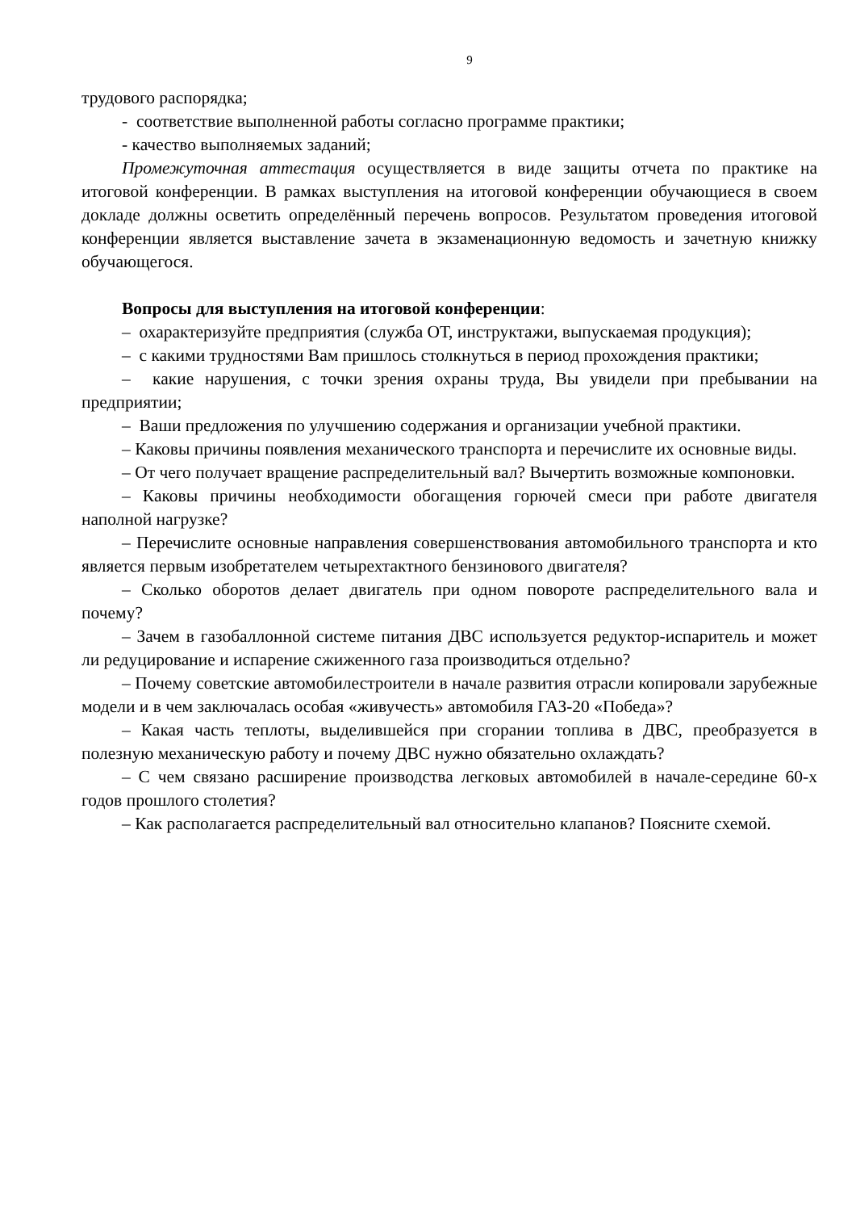9
трудового распорядка;
- соответствие выполненной работы согласно программе практики;
- качество выполняемых заданий;
Промежуточная аттестация осуществляется в виде защиты отчета по практике на итоговой конференции. В рамках выступления на итоговой конференции обучающиеся в своем докладе должны осветить определённый перечень вопросов. Результатом проведения итоговой конференции является выставление зачета в экзаменационную ведомость и зачетную книжку обучающегося.
Вопросы для выступления на итоговой конференции:
– охарактеризуйте предприятия (служба ОТ, инструктажи, выпускаемая продукция);
– с какими трудностями Вам пришлось столкнуться в период прохождения практики;
– какие нарушения, с точки зрения охраны труда, Вы увидели при пребывании на предприятии;
– Ваши предложения по улучшению содержания и организации учебной практики.
– Каковы причины появления механического транспорта и перечислите их основные виды.
– От чего получает вращение распределительный вал? Вычертить возможные компоновки.
– Каковы причины необходимости обогащения горючей смеси при работе двигателя наполной нагрузке?
– Перечислите основные направления совершенствования автомобильного транспорта и кто является первым изобретателем четырехтактного бензинового двигателя?
– Сколько оборотов делает двигатель при одном повороте распределительного вала и почему?
– Зачем в газобаллонной системе питания ДВС используется редуктор-испаритель и может ли редуцирование и испарение сжиженного газа производиться отдельно?
– Почему советские автомобилестроители в начале развития отрасли копировали зарубежные модели и в чем заключалась особая «живучесть» автомобиля ГАЗ-20 «Победа»?
– Какая часть теплоты, выделившейся при сгорании топлива в ДВС, преобразуется в полезную механическую работу и почему ДВС нужно обязательно охлаждать?
– С чем связано расширение производства легковых автомобилей в начале-середине 60-х годов прошлого столетия?
– Как располагается распределительный вал относительно клапанов? Поясните схемой.